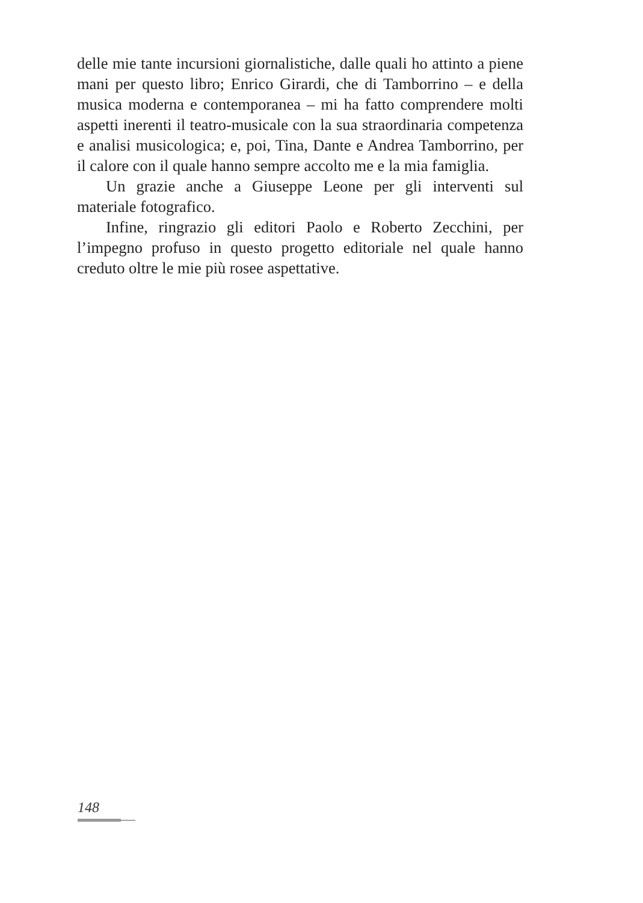delle mie tante incursioni giornalistiche, dalle quali ho attinto a piene mani per questo libro; Enrico Girardi, che di Tamborrino – e della musica moderna e contemporanea – mi ha fatto comprendere molti aspetti inerenti il teatro-musicale con la sua straordinaria competenza e analisi musicologica; e, poi, Tina, Dante e Andrea Tamborrino, per il calore con il quale hanno sempre accolto me e la mia famiglia.
Un grazie anche a Giuseppe Leone per gli interventi sul materiale fotografico.
Infine, ringrazio gli editori Paolo e Roberto Zecchini, per l’impegno profuso in questo progetto editoriale nel quale hanno creduto oltre le mie più rosee aspettative.
148